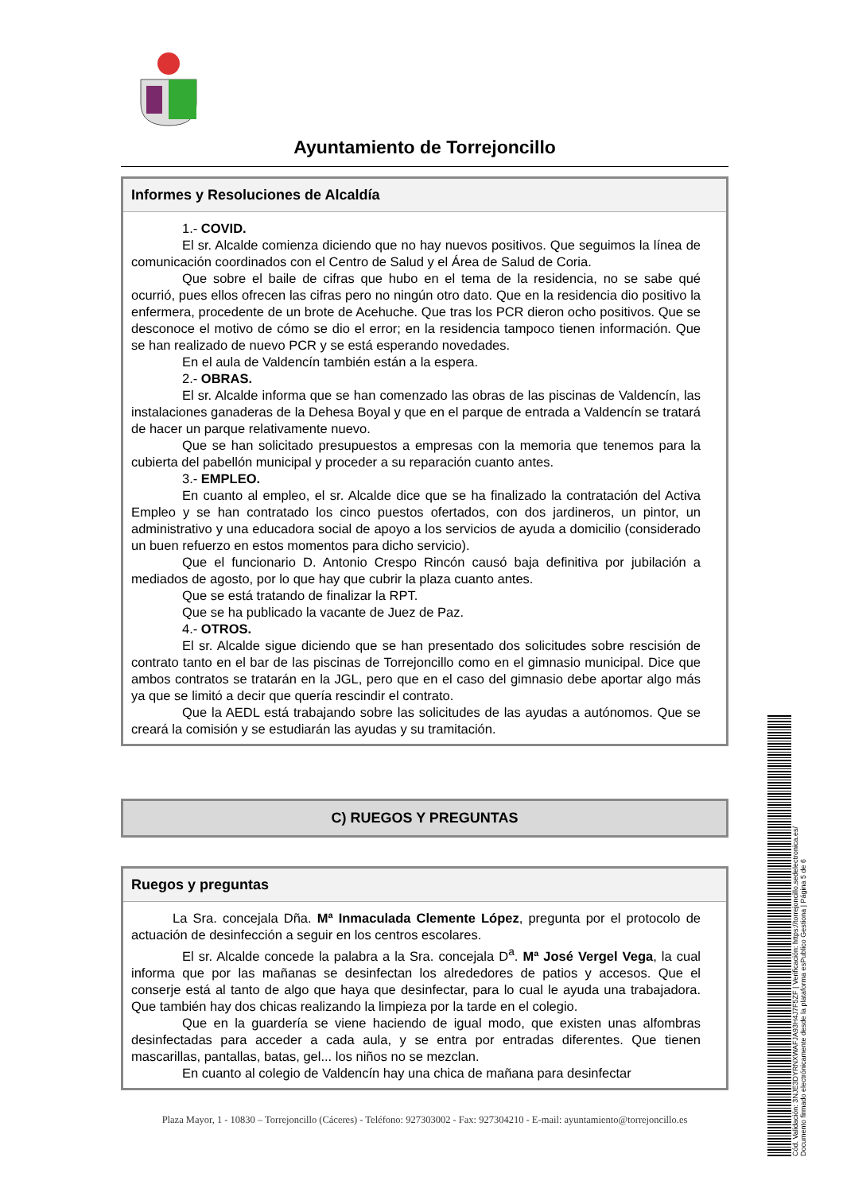Ayuntamiento de Torrejoncillo
Informes y Resoluciones de Alcaldía
1.- COVID.
El sr. Alcalde comienza diciendo que no hay nuevos positivos. Que seguimos la línea de comunicación coordinados con el Centro de Salud y el Área de Salud de Coria.
Que sobre el baile de cifras que hubo en el tema de la residencia, no se sabe qué ocurrió, pues ellos ofrecen las cifras pero no ningún otro dato. Que en la residencia dio positivo la enfermera, procedente de un brote de Acehuche. Que tras los PCR dieron ocho positivos. Que se desconoce el motivo de cómo se dio el error; en la residencia tampoco tienen información. Que se han realizado de nuevo PCR y se está esperando novedades.
En el aula de Valdencín también están a la espera.
2.- OBRAS.
El sr. Alcalde informa que se han comenzado las obras de las piscinas de Valdencín, las instalaciones ganaderas de la Dehesa Boyal y que en el parque de entrada a Valdencín se tratará de hacer un parque relativamente nuevo.
Que se han solicitado presupuestos a empresas con la memoria que tenemos para la cubierta del pabellón municipal y proceder a su reparación cuanto antes.
3.- EMPLEO.
En cuanto al empleo, el sr. Alcalde dice que se ha finalizado la contratación del Activa Empleo y se han contratado los cinco puestos ofertados, con dos jardineros, un pintor, un administrativo y una educadora social de apoyo a los servicios de ayuda a domicilio (considerado un buen refuerzo en estos momentos para dicho servicio).
Que el funcionario D. Antonio Crespo Rincón causó baja definitiva por jubilación a mediados de agosto, por lo que hay que cubrir la plaza cuanto antes.
Que se está tratando de finalizar la RPT.
Que se ha publicado la vacante de Juez de Paz.
4.- OTROS.
El sr. Alcalde sigue diciendo que se han presentado dos solicitudes sobre rescisión de contrato tanto en el bar de las piscinas de Torrejoncillo como en el gimnasio municipal. Dice que ambos contratos se tratarán en la JGL, pero que en el caso del gimnasio debe aportar algo más ya que se limitó a decir que quería rescindir el contrato.
Que la AEDL está trabajando sobre las solicitudes de las ayudas a autónomos. Que se creará la comisión y se estudiarán las ayudas y su tramitación.
C) RUEGOS Y PREGUNTAS
Ruegos y preguntas
La Sra. concejala Dña. Mª Inmaculada Clemente López, pregunta por el protocolo de actuación de desinfección a seguir en los centros escolares.
El sr. Alcalde concede la palabra a la Sra. concejala D<sup>a</sup>. Mª José Vergel Vega, la cual informa que por las mañanas se desinfectan los alrededores de patios y accesos. Que el conserje está al tanto de algo que haya que desinfectar, para lo cual le ayuda una trabajadora. Que también hay dos chicas realizando la limpieza por la tarde en el colegio.
Que en la guardería se viene haciendo de igual modo, que existen unas alfombras desinfectadas para acceder a cada aula, y se entra por entradas diferentes. Que tienen mascarillas, pantallas, batas, gel... los niños no se mezclan.
En cuanto al colegio de Valdencín hay una chica de mañana para desinfectar
Plaza Mayor, 1 - 10830 – Torrejoncillo (Cáceres) - Teléfono: 927303002 - Fax: 927304210 - E-mail: ayuntamiento@torrejoncillo.es
Cód. Validación: 3NJE3DYRNXWAFJA93H4J7F5ZF | Verificación: https://torrejoncillo.sedelectronica.es/
Documento firmado electrónicamente desde la plataforma esPublico Gestiona | Página 5 de 6